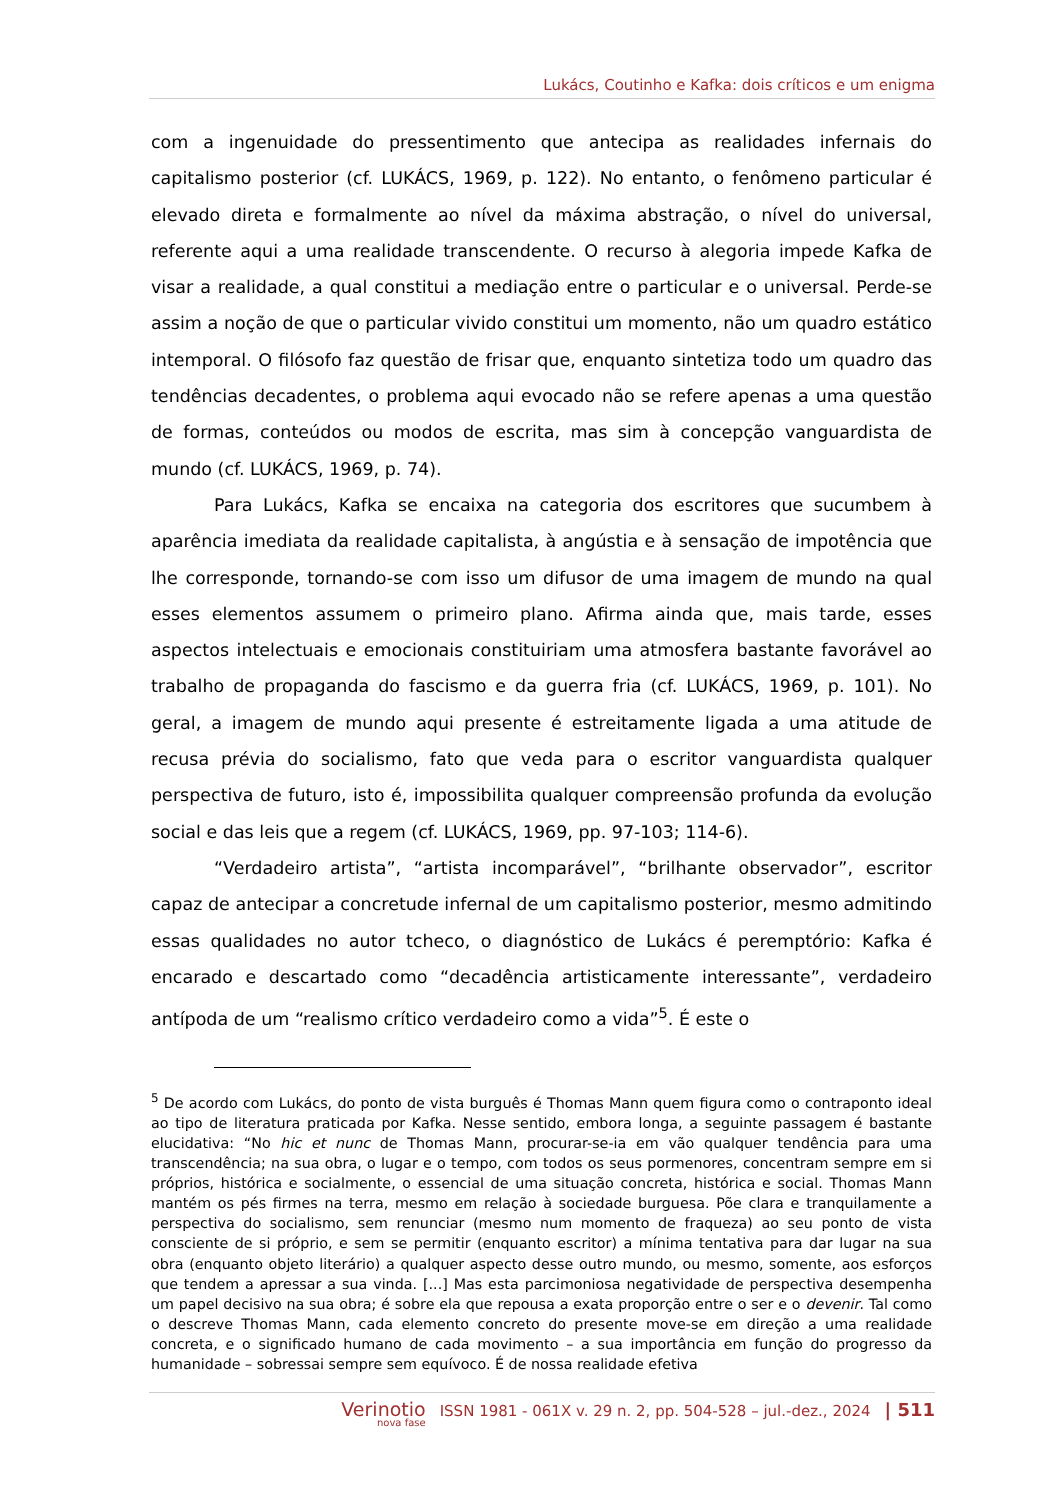Lukács, Coutinho e Kafka: dois críticos e um enigma
com a ingenuidade do pressentimento que antecipa as realidades infernais do capitalismo posterior (cf. LUKÁCS, 1969, p. 122). No entanto, o fenômeno particular é elevado direta e formalmente ao nível da máxima abstração, o nível do universal, referente aqui a uma realidade transcendente. O recurso à alegoria impede Kafka de visar a realidade, a qual constitui a mediação entre o particular e o universal. Perde-se assim a noção de que o particular vivido constitui um momento, não um quadro estático intemporal. O filósofo faz questão de frisar que, enquanto sintetiza todo um quadro das tendências decadentes, o problema aqui evocado não se refere apenas a uma questão de formas, conteúdos ou modos de escrita, mas sim à concepção vanguardista de mundo (cf. LUKÁCS, 1969, p. 74).
Para Lukács, Kafka se encaixa na categoria dos escritores que sucumbem à aparência imediata da realidade capitalista, à angústia e à sensação de impotência que lhe corresponde, tornando-se com isso um difusor de uma imagem de mundo na qual esses elementos assumem o primeiro plano. Afirma ainda que, mais tarde, esses aspectos intelectuais e emocionais constituiriam uma atmosfera bastante favorável ao trabalho de propaganda do fascismo e da guerra fria (cf. LUKÁCS, 1969, p. 101). No geral, a imagem de mundo aqui presente é estreitamente ligada a uma atitude de recusa prévia do socialismo, fato que veda para o escritor vanguardista qualquer perspectiva de futuro, isto é, impossibilita qualquer compreensão profunda da evolução social e das leis que a regem (cf. LUKÁCS, 1969, pp. 97-103; 114-6).
“Verdadeiro artista”, “artista incomparável”, “brilhante observador”, escritor capaz de antecipar a concretude infernal de um capitalismo posterior, mesmo admitindo essas qualidades no autor tcheco, o diagnóstico de Lukács é peremptório: Kafka é encarado e descartado como “decadência artisticamente interessante”, verdadeiro antípoda de um “realismo crítico verdadeiro como a vida”<sup>5</sup>. É este o
<sup>5</sup> De acordo com Lukács, do ponto de vista burguês é Thomas Mann quem figura como o contraponto ideal ao tipo de literatura praticada por Kafka. Nesse sentido, embora longa, a seguinte passagem é bastante elucidativa: “No hic et nunc de Thomas Mann, procurar-se-ia em vão qualquer tendência para uma transcendência; na sua obra, o lugar e o tempo, com todos os seus pormenores, concentram sempre em si próprios, histórica e socialmente, o essencial de uma situação concreta, histórica e social. Thomas Mann mantém os pés firmes na terra, mesmo em relação à sociedade burguesa. Põe clara e tranquilamente a perspectiva do socialismo, sem renunciar (mesmo num momento de fraqueza) ao seu ponto de vista consciente de si próprio, e sem se permitir (enquanto escritor) a mínima tentativa para dar lugar na sua obra (enquanto objeto literário) a qualquer aspecto desse outro mundo, ou mesmo, somente, aos esforços que tendem a apressar a sua vinda. [...] Mas esta parcimoniosa negatividade de perspectiva desempenha um papel decisivo na sua obra; é sobre ela que repousa a exata proporção entre o ser e o devenir. Tal como o descreve Thomas Mann, cada elemento concreto do presente move-se em direção a uma realidade concreta, e o significado humano de cada movimento – a sua importância em função do progresso da humanidade – sobressai sempre sem equívoco. É de nossa realidade efetiva
Verinotio
nova fase
ISSN 1981 - 061X v. 29 n. 2, pp. 504-528 – jul.-dez., 2024 | 511